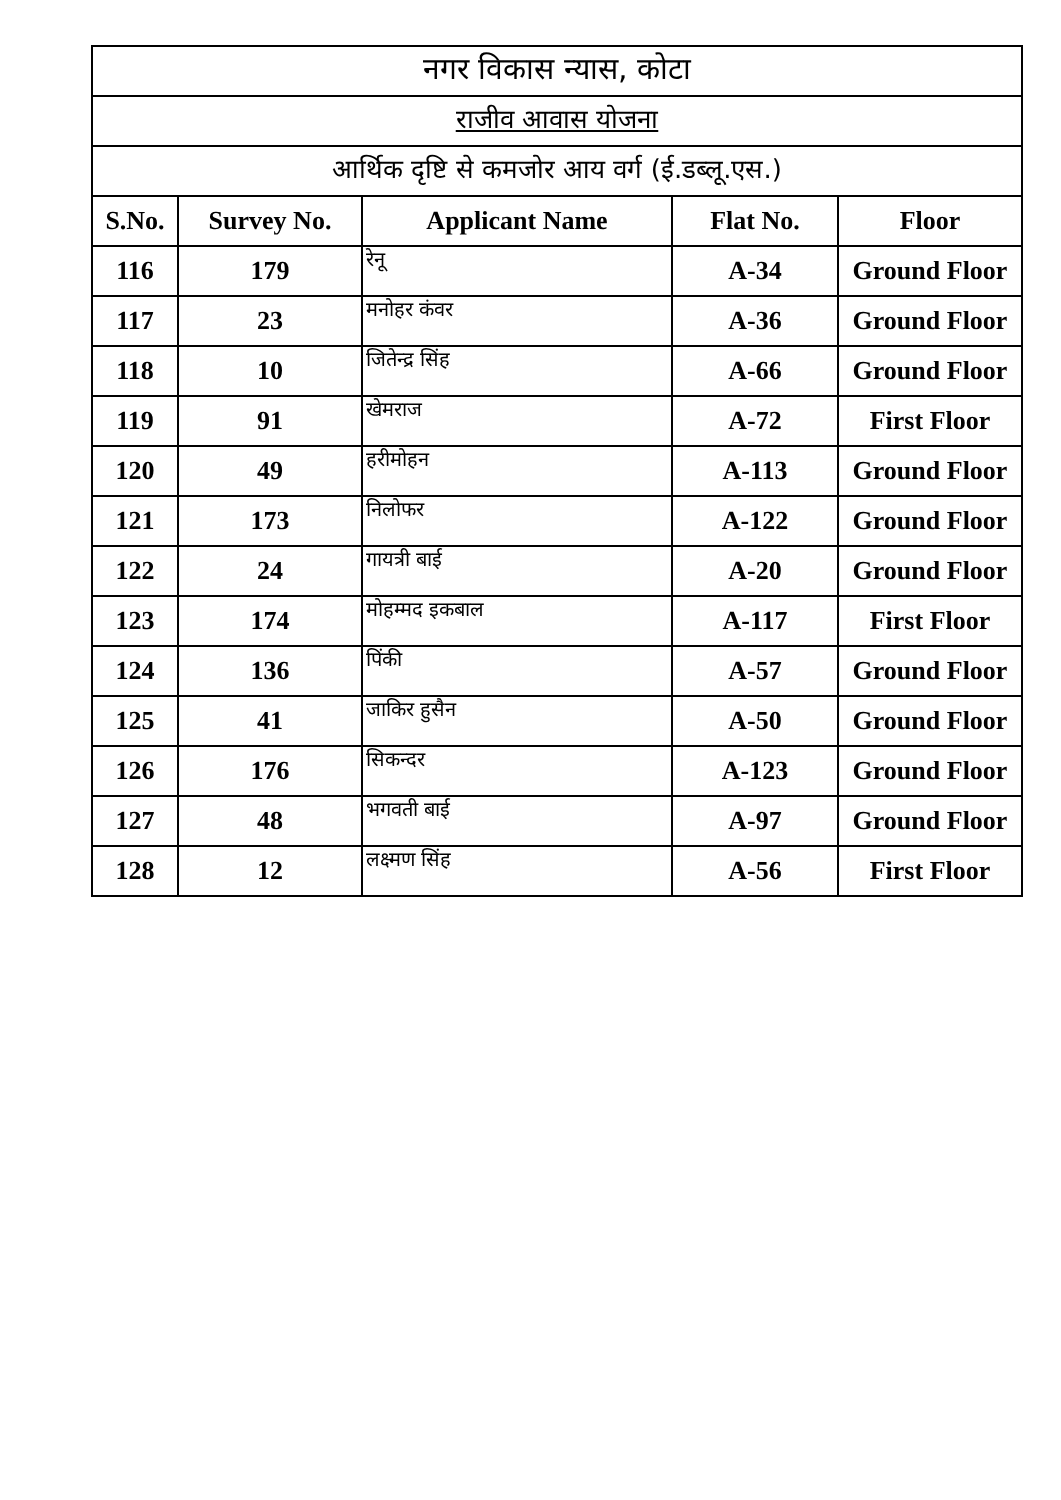| नगर विकास न्यास, कोटा | | | | |
| राजीव आवास योजना | | | | |
| आर्थिक दृष्टि से कमजोर आय वर्ग (ई.डब्लू.एस.) | | | | |
| S.No. | Survey No. | Applicant Name | Flat No. | Floor |
| 116 | 179 | रेनू | A-34 | Ground Floor |
| 117 | 23 | मनोहर कंवर | A-36 | Ground Floor |
| 118 | 10 | जितेन्द्र सिंह | A-66 | Ground Floor |
| 119 | 91 | खेमराज | A-72 | First Floor |
| 120 | 49 | हरीमोहन | A-113 | Ground Floor |
| 121 | 173 | निलोफर | A-122 | Ground Floor |
| 122 | 24 | गायत्री बाई | A-20 | Ground Floor |
| 123 | 174 | मोहम्मद इकबाल | A-117 | First Floor |
| 124 | 136 | पिंकी | A-57 | Ground Floor |
| 125 | 41 | जाकिर हुसैन | A-50 | Ground Floor |
| 126 | 176 | सिकन्दर | A-123 | Ground Floor |
| 127 | 48 | भगवती बाई | A-97 | Ground Floor |
| 128 | 12 | लक्ष्मण सिंह | A-56 | First Floor |